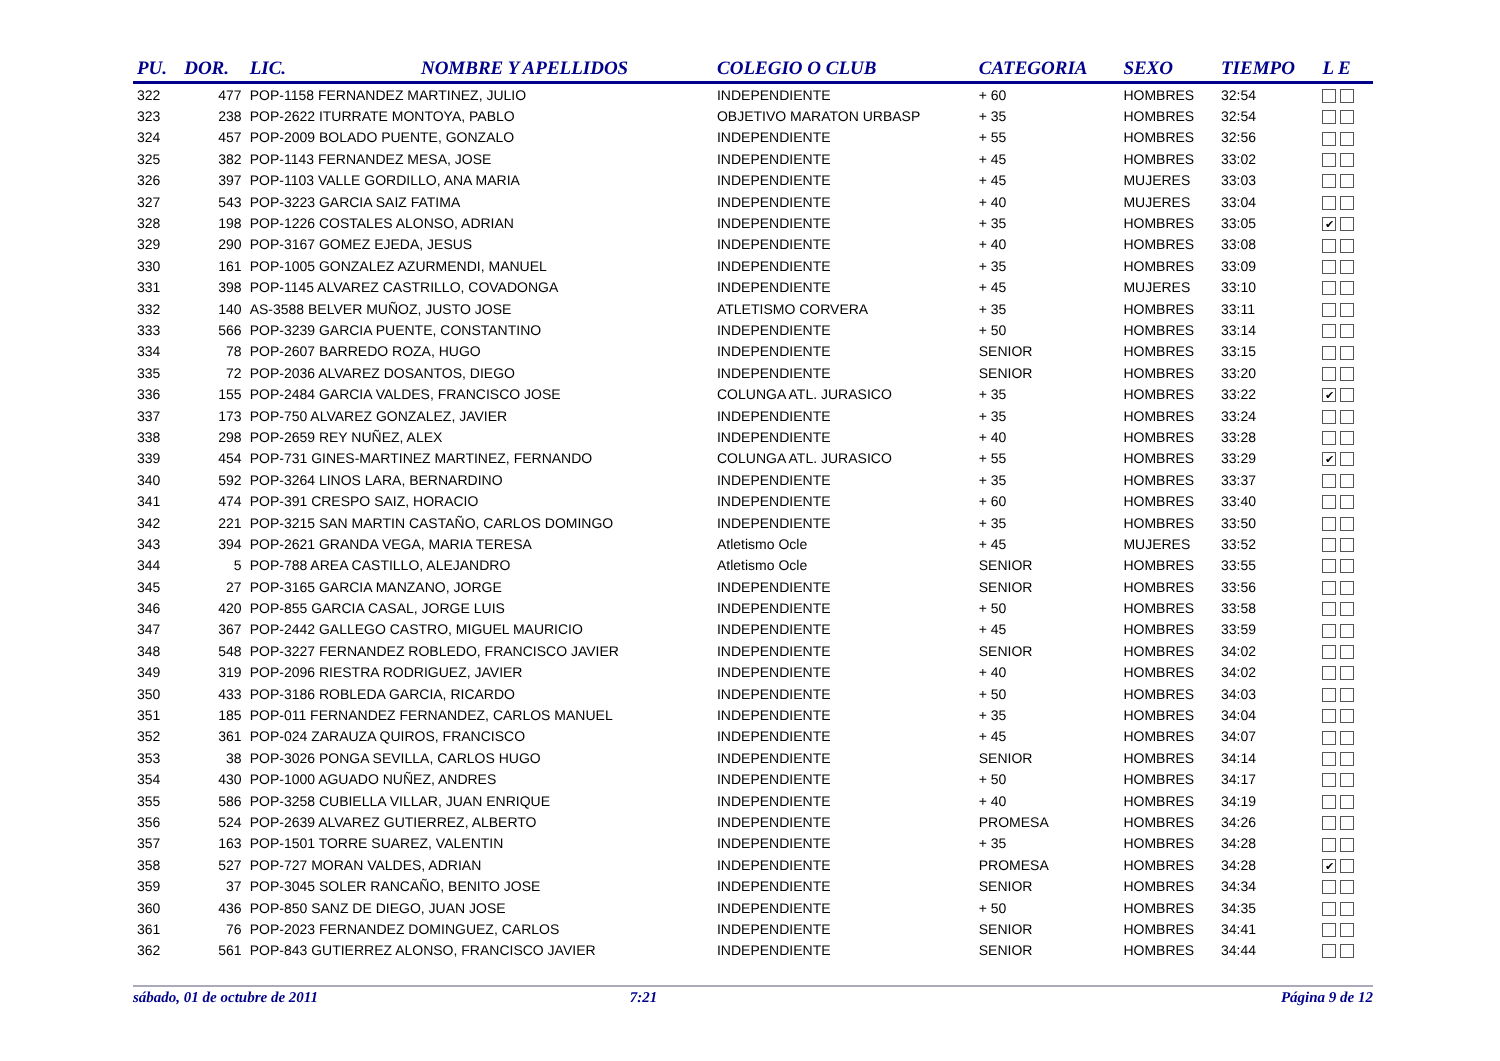| PU. | DOR. | LIC. | NOMBRE Y APELLIDOS | COLEGIO O CLUB | CATEGORIA | SEXO | TIEMPO | L E |
| --- | --- | --- | --- | --- | --- | --- | --- | --- |
| 322 | 477 | POP-1158 FERNANDEZ MARTINEZ, JULIO | | INDEPENDIENTE | + 60 | HOMBRES | 32:54 | |
| 323 | 238 | POP-2622 ITURRATE MONTOYA, PABLO | | OBJETIVO MARATON URBASP | + 35 | HOMBRES | 32:54 | |
| 324 | 457 | POP-2009 BOLADO PUENTE, GONZALO | | INDEPENDIENTE | + 55 | HOMBRES | 32:56 | |
| 325 | 382 | POP-1143 FERNANDEZ MESA, JOSE | | INDEPENDIENTE | + 45 | HOMBRES | 33:02 | |
| 326 | 397 | POP-1103 VALLE GORDILLO, ANA MARIA | | INDEPENDIENTE | + 45 | MUJERES | 33:03 | |
| 327 | 543 | POP-3223 GARCIA SAIZ FATIMA | | INDEPENDIENTE | + 40 | MUJERES | 33:04 | |
| 328 | 198 | POP-1226 COSTALES ALONSO, ADRIAN | | INDEPENDIENTE | + 35 | HOMBRES | 33:05 | ✔ |
| 329 | 290 | POP-3167 GOMEZ EJEDA, JESUS | | INDEPENDIENTE | + 40 | HOMBRES | 33:08 | |
| 330 | 161 | POP-1005 GONZALEZ AZURMENDI, MANUEL | | INDEPENDIENTE | + 35 | HOMBRES | 33:09 | |
| 331 | 398 | POP-1145 ALVAREZ CASTRILLO, COVADONGA | | INDEPENDIENTE | + 45 | MUJERES | 33:10 | |
| 332 | 140 | AS-3588 BELVER MUÑOZ, JUSTO JOSE | | ATLETISMO CORVERA | + 35 | HOMBRES | 33:11 | |
| 333 | 566 | POP-3239 GARCIA PUENTE, CONSTANTINO | | INDEPENDIENTE | + 50 | HOMBRES | 33:14 | |
| 334 | 78 | POP-2607 BARREDO ROZA, HUGO | | INDEPENDIENTE | SENIOR | HOMBRES | 33:15 | |
| 335 | 72 | POP-2036 ALVAREZ DOSANTOS, DIEGO | | INDEPENDIENTE | SENIOR | HOMBRES | 33:20 | |
| 336 | 155 | POP-2484 GARCIA VALDES, FRANCISCO JOSE | | COLUNGA ATL. JURASICO | + 35 | HOMBRES | 33:22 | ✔ |
| 337 | 173 | POP-750 ALVAREZ GONZALEZ, JAVIER | | INDEPENDIENTE | + 35 | HOMBRES | 33:24 | |
| 338 | 298 | POP-2659 REY NUÑEZ, ALEX | | INDEPENDIENTE | + 40 | HOMBRES | 33:28 | |
| 339 | 454 | POP-731 GINES-MARTINEZ MARTINEZ, FERNANDO | | COLUNGA ATL. JURASICO | + 55 | HOMBRES | 33:29 | ✔ |
| 340 | 592 | POP-3264 LINOS LARA, BERNARDINO | | INDEPENDIENTE | + 35 | HOMBRES | 33:37 | |
| 341 | 474 | POP-391 CRESPO SAIZ, HORACIO | | INDEPENDIENTE | + 60 | HOMBRES | 33:40 | |
| 342 | 221 | POP-3215 SAN MARTIN CASTAÑO, CARLOS DOMINGO | | INDEPENDIENTE | + 35 | HOMBRES | 33:50 | |
| 343 | 394 | POP-2621 GRANDA VEGA, MARIA TERESA | | Atletismo Ocle | + 45 | MUJERES | 33:52 | |
| 344 | 5 | POP-788 AREA CASTILLO, ALEJANDRO | | Atletismo Ocle | SENIOR | HOMBRES | 33:55 | |
| 345 | 27 | POP-3165 GARCIA MANZANO, JORGE | | INDEPENDIENTE | SENIOR | HOMBRES | 33:56 | |
| 346 | 420 | POP-855 GARCIA CASAL, JORGE LUIS | | INDEPENDIENTE | + 50 | HOMBRES | 33:58 | |
| 347 | 367 | POP-2442 GALLEGO CASTRO, MIGUEL MAURICIO | | INDEPENDIENTE | + 45 | HOMBRES | 33:59 | |
| 348 | 548 | POP-3227 FERNANDEZ ROBLEDO, FRANCISCO JAVIER | | INDEPENDIENTE | SENIOR | HOMBRES | 34:02 | |
| 349 | 319 | POP-2096 RIESTRA RODRIGUEZ, JAVIER | | INDEPENDIENTE | + 40 | HOMBRES | 34:02 | |
| 350 | 433 | POP-3186 ROBLEDA GARCIA, RICARDO | | INDEPENDIENTE | + 50 | HOMBRES | 34:03 | |
| 351 | 185 | POP-011 FERNANDEZ FERNANDEZ, CARLOS MANUEL | | INDEPENDIENTE | + 35 | HOMBRES | 34:04 | |
| 352 | 361 | POP-024 ZARAUZA QUIROS, FRANCISCO | | INDEPENDIENTE | + 45 | HOMBRES | 34:07 | |
| 353 | 38 | POP-3026 PONGA SEVILLA, CARLOS HUGO | | INDEPENDIENTE | SENIOR | HOMBRES | 34:14 | |
| 354 | 430 | POP-1000 AGUADO NUÑEZ, ANDRES | | INDEPENDIENTE | + 50 | HOMBRES | 34:17 | |
| 355 | 586 | POP-3258 CUBIELLA VILLAR, JUAN ENRIQUE | | INDEPENDIENTE | + 40 | HOMBRES | 34:19 | |
| 356 | 524 | POP-2639 ALVAREZ GUTIERREZ, ALBERTO | | INDEPENDIENTE | PROMESA | HOMBRES | 34:26 | |
| 357 | 163 | POP-1501 TORRE SUAREZ, VALENTIN | | INDEPENDIENTE | + 35 | HOMBRES | 34:28 | |
| 358 | 527 | POP-727 MORAN VALDES, ADRIAN | | INDEPENDIENTE | PROMESA | HOMBRES | 34:28 | ✔ |
| 359 | 37 | POP-3045 SOLER RANCAÑO, BENITO JOSE | | INDEPENDIENTE | SENIOR | HOMBRES | 34:34 | |
| 360 | 436 | POP-850 SANZ DE DIEGO, JUAN JOSE | | INDEPENDIENTE | + 50 | HOMBRES | 34:35 | |
| 361 | 76 | POP-2023 FERNANDEZ DOMINGUEZ, CARLOS | | INDEPENDIENTE | SENIOR | HOMBRES | 34:41 | |
| 362 | 561 | POP-843 GUTIERREZ ALONSO, FRANCISCO JAVIER | | INDEPENDIENTE | SENIOR | HOMBRES | 34:44 | |
sábado, 01 de octubre de 2011 7:21 Página 9 de 12